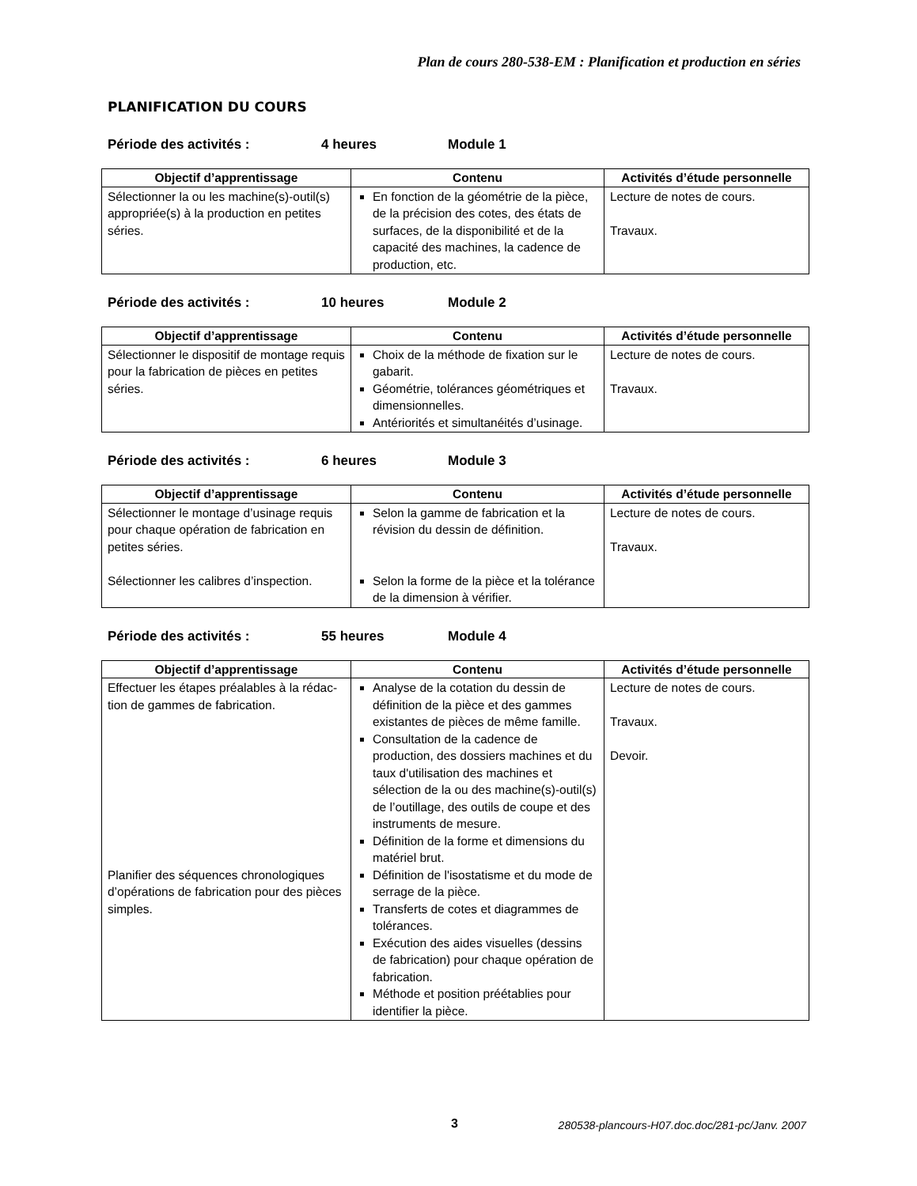Plan de cours 280-538-EM : Planification et production en séries
PLANIFICATION DU COURS
Période des activités : 4 heures Module 1
| Objectif d’apprentissage | Contenu | Activités d’étude personnelle |
| --- | --- | --- |
| Sélectionner la ou les machine(s)-outil(s) appropriée(s) à la production en petites séries. | En fonction de la géométrie de la pièce, de la précision des cotes, des états de surfaces, de la disponibilité et de la capacité des machines, la cadence de production, etc. | Lecture de notes de cours. Travaux. |
Période des activités : 10 heures Module 2
| Objectif d’apprentissage | Contenu | Activités d’étude personnelle |
| --- | --- | --- |
| Sélectionner le dispositif de montage requis pour la fabrication de pièces en petites séries. | Choix de la méthode de fixation sur le gabarit. Géométrie, tolérances géométriques et dimensionnelles. Antériorités et simultanéités d’usinage. | Lecture de notes de cours. Travaux. |
Période des activités : 6 heures Module 3
| Objectif d’apprentissage | Contenu | Activités d’étude personnelle |
| --- | --- | --- |
| Sélectionner le montage d’usinage requis pour chaque opération de fabrication en petites séries. Sélectionner les calibres d’inspection. | Selon la gamme de fabrication et la révision du dessin de définition. Selon la forme de la pièce et la tolérance de la dimension à vérifier. | Lecture de notes de cours. Travaux. |
Période des activités : 55 heures Module 4
| Objectif d’apprentissage | Contenu | Activités d’étude personnelle |
| --- | --- | --- |
| Effectuer les étapes préalables à la rédac-tion de gammes de fabrication. Planifier des séquences chronologiques d’opérations de fabrication pour des pièces simples. | Analyse de la cotation du dessin de définition de la pièce et des gammes existantes de pièces de même famille. Consultation de la cadence de production, des dossiers machines et du taux d'utilisation des machines et sélection de la ou des machine(s)-outil(s) de l’outillage, des outils de coupe et des instruments de mesure. Définition de la forme et dimensions du matériel brut. Définition de l'isostatisme et du mode de serrage de la pièce. Transferts de cotes et diagrammes de tolérances. Exécution des aides visuelles (dessins de fabrication) pour chaque opération de fabrication. Méthode et position préétablies pour identifier la pièce. | Lecture de notes de cours. Travaux. Devoir. |
3 280538-plancours-H07.doc.doc/281-pc/Janv. 2007